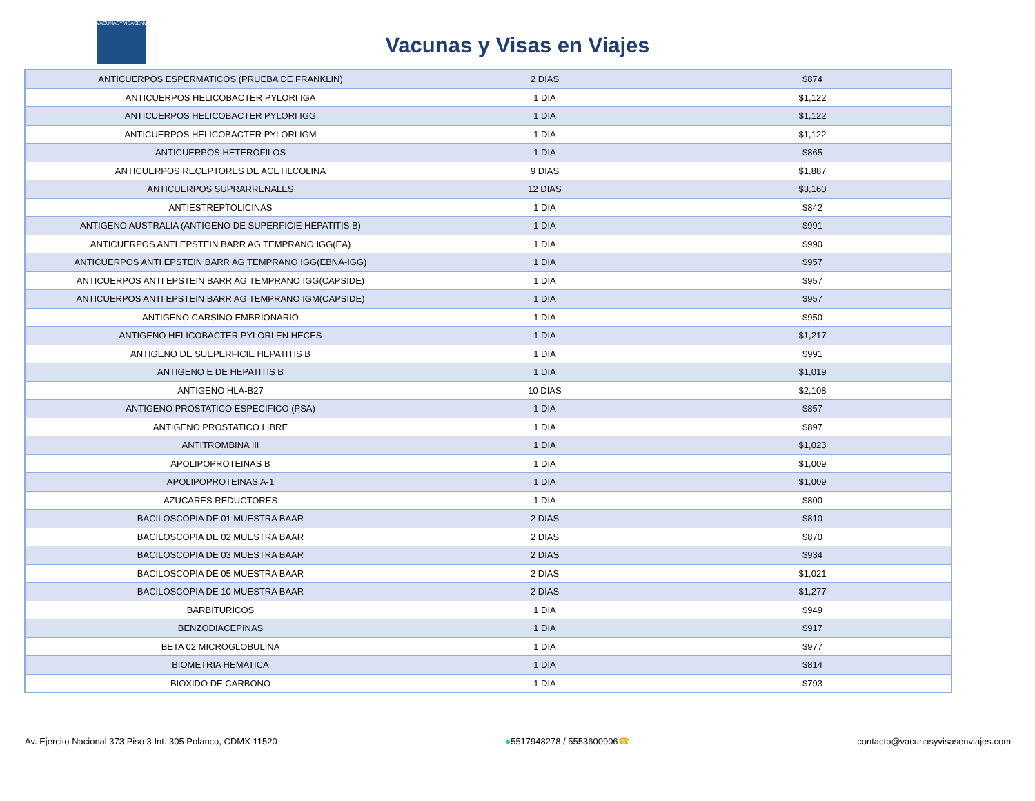VACUNASYVISASENVIAJES
Vacunas y Visas en Viajes
| ANTICUERPOS ESPERMATICOS (PRUEBA DE FRANKLIN) | 2 DIAS | $874 |
| ANTICUERPOS HELICOBACTER PYLORI IGA | 1 DIA | $1,122 |
| ANTICUERPOS HELICOBACTER PYLORI IGG | 1 DIA | $1,122 |
| ANTICUERPOS HELICOBACTER PYLORI IGM | 1 DIA | $1,122 |
| ANTICUERPOS HETEROFILOS | 1 DIA | $865 |
| ANTICUERPOS RECEPTORES DE ACETILCOLINA | 9 DIAS | $1,887 |
| ANTICUERPOS SUPRARRENALES | 12 DIAS | $3,160 |
| ANTIESTREPTOLICINAS | 1 DIA | $842 |
| ANTIGENO AUSTRALIA (ANTIGENO DE SUPERFICIE HEPATITIS B) | 1 DIA | $991 |
| ANTICUERPOS ANTI EPSTEIN BARR AG TEMPRANO IGG(EA) | 1 DIA | $990 |
| ANTICUERPOS ANTI EPSTEIN BARR AG TEMPRANO IGG(EBNA-IGG) | 1 DIA | $957 |
| ANTICUERPOS ANTI EPSTEIN BARR AG TEMPRANO IGG(CAPSIDE) | 1 DIA | $957 |
| ANTICUERPOS ANTI EPSTEIN BARR AG TEMPRANO IGM(CAPSIDE) | 1 DIA | $957 |
| ANTIGENO CARSINO EMBRIONARIO | 1 DIA | $950 |
| ANTIGENO HELICOBACTER PYLORI EN HECES | 1 DIA | $1,217 |
| ANTIGENO DE SUEPERFICIE HEPATITIS B | 1 DIA | $991 |
| ANTIGENO E DE HEPATITIS B | 1 DIA | $1,019 |
| ANTIGENO HLA-B27 | 10 DIAS | $2,108 |
| ANTIGENO PROSTATICO ESPECIFICO (PSA) | 1 DIA | $857 |
| ANTIGENO PROSTATICO LIBRE | 1 DIA | $897 |
| ANTITROMBINA III | 1 DIA | $1,023 |
| APOLIPOPROTEINAS B | 1 DIA | $1,009 |
| APOLIPOPROTEINAS A-1 | 1 DIA | $1,009 |
| AZUCARES REDUCTORES | 1 DIA | $800 |
| BACILOSCOPIA DE 01 MUESTRA BAAR | 2 DIAS | $810 |
| BACILOSCOPIA DE 02 MUESTRA BAAR | 2 DIAS | $870 |
| BACILOSCOPIA DE 03 MUESTRA BAAR | 2 DIAS | $934 |
| BACILOSCOPIA DE 05 MUESTRA BAAR | 2 DIAS | $1,021 |
| BACILOSCOPIA DE 10 MUESTRA BAAR | 2 DIAS | $1,277 |
| BARBITURICOS | 1 DIA | $949 |
| BENZODIACEPINAS | 1 DIA | $917 |
| BETA 02 MICROGLOBULINA | 1 DIA | $977 |
| BIOMETRIA HEMATICA | 1 DIA | $814 |
| BIOXIDO DE CARBONO | 1 DIA | $793 |
Av. Ejercito Nacional 373 Piso 3 Int. 305 Polanco, CDMX 11520 ●5517948278 / 5553600906☎ contacto@vacunasyvisasenviajes.com